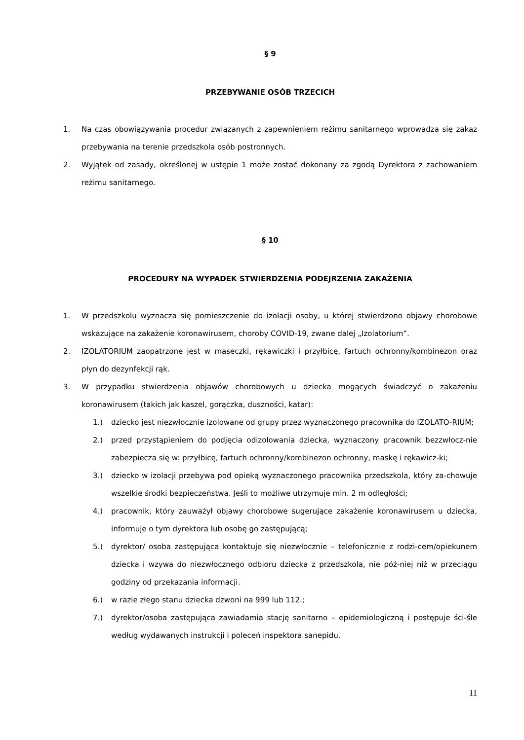§ 9
PRZEBYWANIE OSÓB TRZECICH
1. Na czas obowiązywania procedur związanych z zapewnieniem reżimu sanitarnego wprowadza się zakaz przebywania na terenie przedszkola osób postronnych.
2. Wyjątek od zasady, określonej w ustępie 1 może zostać dokonany za zgodą Dyrektora z zachowaniem reżimu sanitarnego.
§ 10
PROCEDURY NA WYPADEK STWIERDZENIA PODEJRZENIA ZAKAŻENIA
1. W przedszkolu wyznacza się pomieszczenie do izolacji osoby, u której stwierdzono objawy chorobowe wskazujące na zakażenie koronawirusem, choroby COVID-19, zwane dalej „Izolatorium”.
2. IZOLATORIUM zaopatrzone jest w maseczki, rękawiczki i przyłbicę, fartuch ochronny/kombinezon oraz płyn do dezynfekcji rąk.
3. W przypadku stwierdzenia objawów chorobowych u dziecka mogących świadczyć o zakażeniu koronawirusem (takich jak kaszel, gorączka, duszności, katar):
1.) dziecko jest niezwłocznie izolowane od grupy przez wyznaczonego pracownika do IZOLATO-RIUM;
2.) przed przystąpieniem do podjęcia odizolowania dziecka, wyznaczony pracownik bezzwłocz-nie zabezpiecza się w: przyłbicę, fartuch ochronny/kombinezon ochronny, maskę i rękawicz-ki;
3.) dziecko w izolacji przebywa pod opieką wyznaczonego pracownika przedszkola, który za-chowuje wszelkie środki bezpieczeństwa. Jeśli to możliwe utrzymuje min. 2 m odległości;
4.) pracownik, który zauważył objawy chorobowe sugerujące zakażenie koronawirusem u dziecka, informuje o tym dyrektora lub osobę go zastępującą;
5.) dyrektor/ osoba zastępująca kontaktuje się niezwłocznie – telefonicznie z rodzi-cem/opiekunem dziecka i wzywa do niezwłocznego odbioru dziecka z przedszkola, nie póź-niej niż w przeciągu godziny od przekazania informacji.
6.) w razie złego stanu dziecka dzwoni na 999 lub 112.;
7.) dyrektor/osoba zastępująca zawiadamia stację sanitarno – epidemiologiczną i postępuje ści-śle według wydawanych instrukcji i poleceń inspektora sanepidu.
11